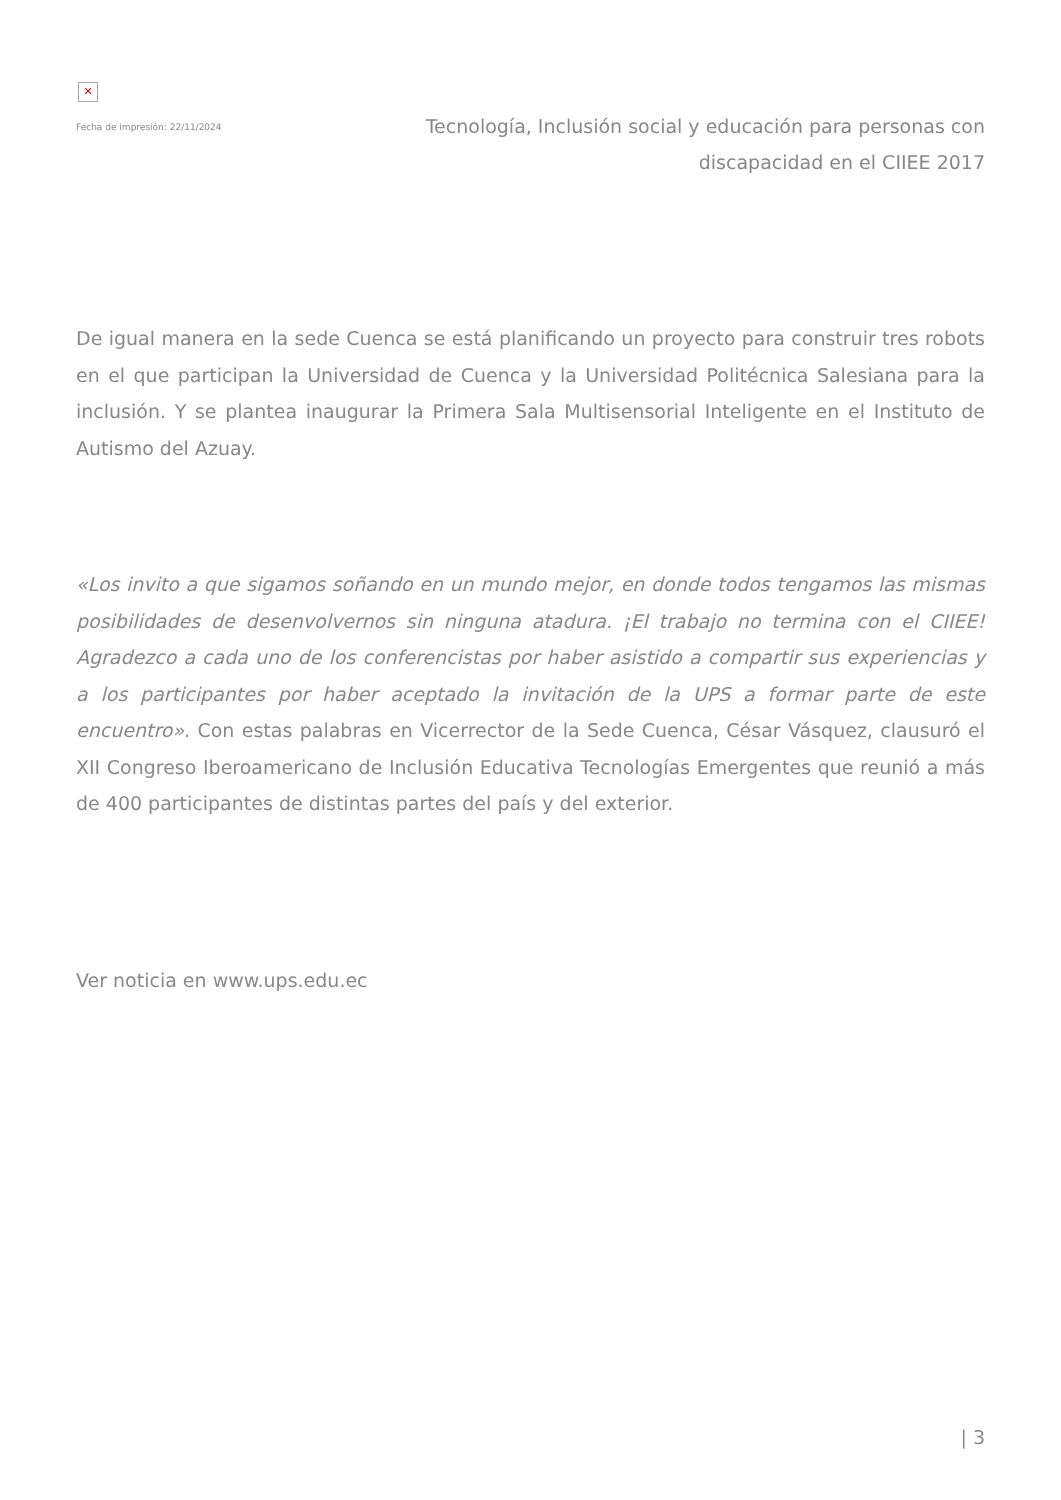✕
Fecha de impresión: 22/11/2024
Tecnología, Inclusión social y educación para personas con discapacidad en el CIIEE 2017
De igual manera en la sede Cuenca se está planificando un proyecto para construir tres robots en el que participan la Universidad de Cuenca y la Universidad Politécnica Salesiana para la inclusión. Y se plantea inaugurar la Primera Sala Multisensorial Inteligente en el Instituto de Autismo del Azuay.
«Los invito a que sigamos soñando en un mundo mejor, en donde todos tengamos las mismas posibilidades de desenvolvernos sin ninguna atadura. ¡El trabajo no termina con el CIIEE! Agradezco a cada uno de los conferencistas por haber asistido a compartir sus experiencias y a los participantes por haber aceptado la invitación de la UPS a formar parte de este encuentro». Con estas palabras en Vicerrector de la Sede Cuenca, César Vásquez, clausuró el XII Congreso Iberoamericano de Inclusión Educativa Tecnologías Emergentes que reunió a más de 400 participantes de distintas partes del país y del exterior.
Ver noticia en www.ups.edu.ec
| 3